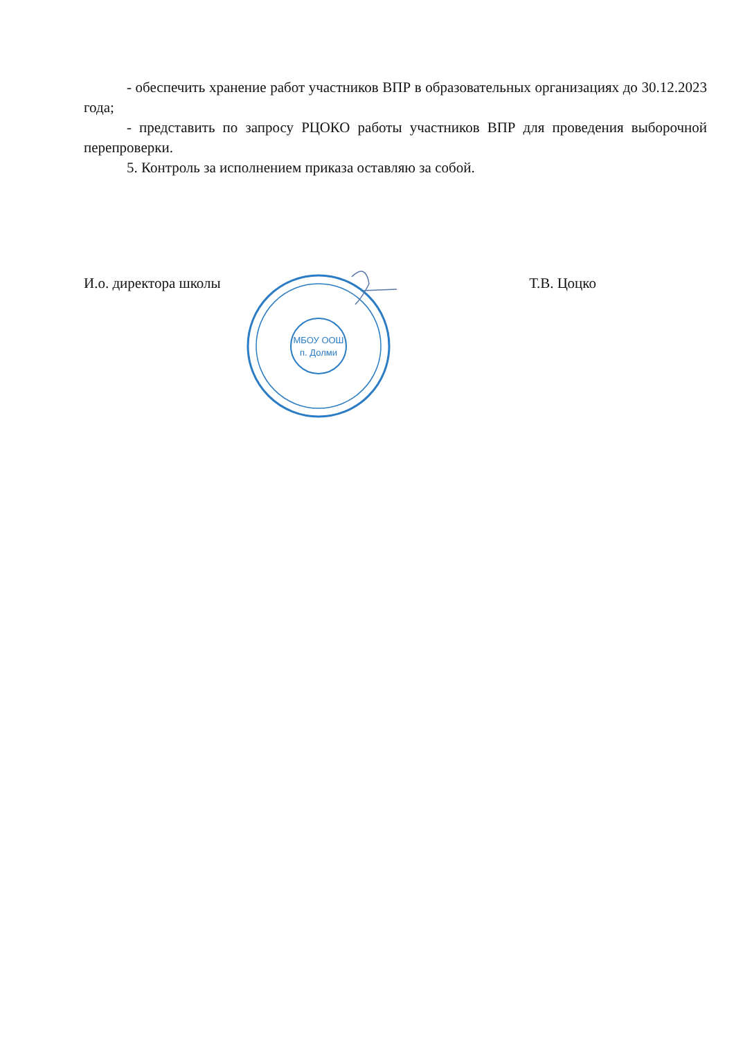- обеспечить хранение работ участников ВПР в образовательных организациях до 30.12.2023 года;
- представить по запросу РЦОКО работы участников ВПР для проведения выборочной перепроверки.
5. Контроль за исполнением приказа оставляю за собой.
И.о. директора школы Т.В. Цоцко
МБОУ ООШ
п. Долми